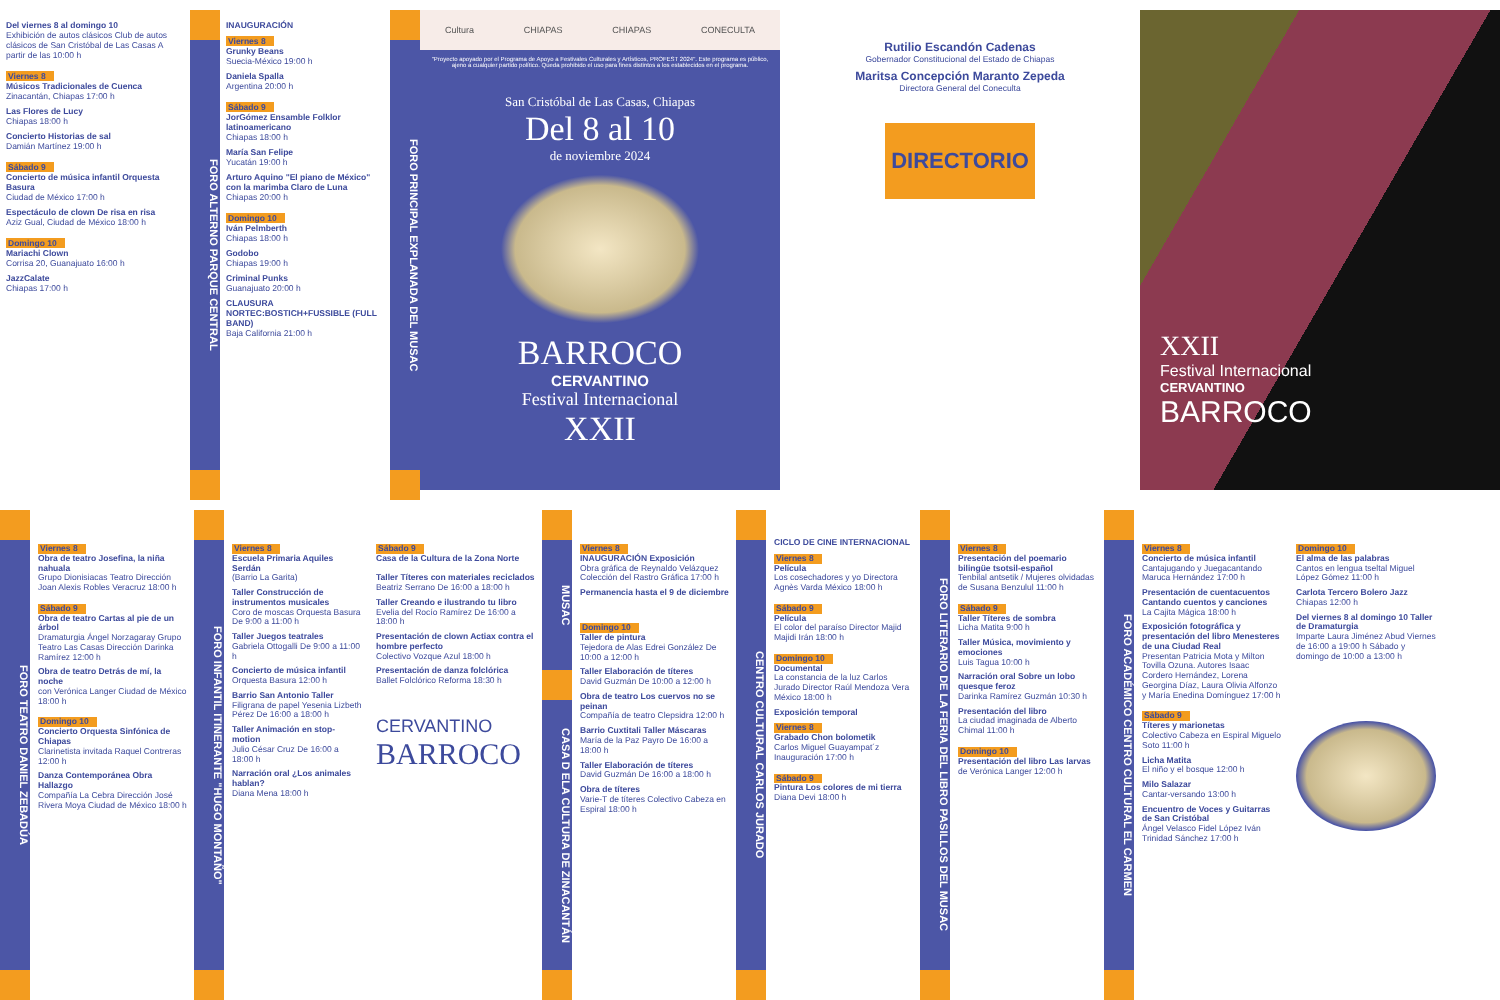Del viernes 8 al domingo 10
Exhibición de autos clásicos Club de autos clásicos de San Cristóbal de Las Casas A partir de las 10:00 h
Viernes 8
Músicos Tradicionales de Cuenca
Zinacantán, Chiapas 17:00 h
Las Flores de Lucy
Chiapas 18:00 h
Concierto Historias de sal
Damián Martínez 19:00 h
Sábado 9
Concierto de música infantil Orquesta Basura
Ciudad de México 17:00 h
Espectáculo de clown De risa en risa
Aziz Gual, Ciudad de México 18:00 h
Domingo 10
Mariachi Clown
Corrisa 20, Guanajuato 16:00 h
JazzCalate
Chiapas 17:00 h
FORO ALTERNO PARQUE CENTRAL
INAUGURACIÓN
Viernes 8
Grunky Beans
Suecia-México 19:00 h
Daniela Spalla
Argentina 20:00 h
Sábado 9
JorGómez Ensamble Folklor latinoamericano
Chiapas 18:00 h
María San Felipe
Yucatán 19:00 h
Arturo Aquino "El piano de México" con la marimba Claro de Luna
Chiapas 20:00 h
Domingo 10
Iván Pelmberth
Chiapas 18:00 h
Godobo
Chiapas 19:00 h
Criminal Punks
Guanajuato 20:00 h
CLAUSURA
NORTEC:BOSTICH+FUSSIBLE (FULL BAND)
Baja California 21:00 h
FORO PRINCIPAL EXPLANADA DEL MUSAC
Cultura CHIAPAS CHIAPAS CONECULTA
"Proyecto apoyado por el Programa de Apoyo a Festivales Culturales y Artísticos, PROFEST 2024". Este programa es público, ajeno a cualquier partido político. Queda prohibido el uso para fines distintos a los establecidos en el programa.
San Cristóbal de Las Casas, Chiapas
Del 8 al 10
de noviembre 2024
BARROCO
CERVANTINO
Festival Internacional
XXII
Rutilio Escandón Cadenas
Gobernador Constitucional del Estado de Chiapas
Maritsa Concepción Maranto Zepeda
Directora General del Coneculta
DIRECTORIO
XXII
Festival Internacional
CERVANTINO
BARROCO
FORO TEATRO DANIEL ZEBADÚA
Viernes 8
Obra de teatro Josefina, la niña nahuala
Grupo Dionisiacas Teatro Dirección Joan Alexis Robles Veracruz 18:00 h
Sábado 9
Obra de teatro Cartas al pie de un árbol
Dramaturgia Ángel Norzagaray Grupo Teatro Las Casas Dirección Darinka Ramírez 12:00 h
Obra de teatro Detrás de mí, la noche
con Verónica Langer Ciudad de México 18:00 h
Domingo 10
Concierto Orquesta Sinfónica de Chiapas
Clarinetista invitada Raquel Contreras 12:00 h
Danza Contemporánea Obra Hallazgo
Compañía La Cebra Dirección José Rivera Moya Ciudad de México 18:00 h
FORO INFANTIL ITINERANTE "HUGO MONTAÑO"
Viernes 8
Escuela Primaria Aquiles Serdán
(Barrio La Garita)
Taller Construcción de instrumentos musicales
Coro de moscas Orquesta Basura De 9:00 a 11:00 h
Taller Juegos teatrales
Gabriela Ottogalli De 9:00 a 11:00 h
Concierto de música infantil
Orquesta Basura 12:00 h
Barrio San Antonio Taller
Filigrana de papel Yesenia Lizbeth Pérez De 16:00 a 18:00 h
Taller Animación en stop-motion
Julio César Cruz De 16:00 a 18:00 h
Narración oral ¿Los animales hablan?
Diana Mena 18:00 h
Sábado 9
Casa de la Cultura de la Zona Norte
Taller Títeres con materiales reciclados
Beatriz Serrano De 16:00 a 18:00 h
Taller Creando e ilustrando tu libro
Evelia del Rocío Ramírez De 16:00 a 18:00 h
Presentación de clown Actiax contra el hombre perfecto
Colectivo Vozque Azul 18:00 h
Presentación de danza folclórica
Ballet Folclórico Reforma 18:30 h
CERVANTINO
BARROCO
MUSAC
CASA D ELA CULTURA DE ZINACANTÁN
Viernes 8
INAUGURACIÓN Exposición
Obra gráfica de Reynaldo Velázquez Colección del Rastro Gráfica 17:00 h
Permanencia hasta el 9 de diciembre
Domingo 10
Taller de pintura
Tejedora de Alas Edrei González De 10:00 a 12:00 h
Taller Elaboración de títeres
David Guzmán De 10:00 a 12:00 h
Obra de teatro Los cuervos no se peinan
Compañía de teatro Clepsidra 12:00 h
Barrio Cuxtitali Taller Máscaras
María de la Paz Payro De 16:00 a 18:00 h
Taller Elaboración de títeres
David Guzmán De 16:00 a 18:00 h
Obra de títeres
Varie-T de títeres Colectivo Cabeza en Espiral 18:00 h
CENTRO CULTURAL CARLOS JURADO
CICLO DE CINE INTERNACIONAL
Viernes 8
Película
Los cosechadores y yo Directora Agnès Varda México 18:00 h
Sábado 9
Película
El color del paraíso Director Majid Majidi Irán 18:00 h
Domingo 10
Documental
La constancia de la luz Carlos Jurado Director Raúl Mendoza Vera México 18:00 h
Exposición temporal
Viernes 8
Grabado Chon bolometik
Carlos Miguel Guayampat´z Inauguración 17:00 h
Sábado 9
Pintura Los colores de mi tierra
Diana Devi 18:00 h
FORO LITERARIO DE LA FERIA DEL LIBRO PASILLOS DEL MUSAC
Viernes 8
Presentación del poemario bilingüe tsotsil-español
Tenbilal antsetik / Mujeres olvidadas de Susana Benzulul 11:00 h
Sábado 9
Taller Títeres de sombra
Licha Matita 9:00 h
Taller Música, movimiento y emociones
Luis Tagua 10:00 h
Narración oral Sobre un lobo quesque feroz
Darinka Ramírez Guzmán 10:30 h
Presentación del libro
La ciudad imaginada de Alberto Chimal 11:00 h
Domingo 10
Presentación del libro Las larvas
de Verónica Langer 12:00 h
FORO ACADÉMICO CENTRO CULTURAL EL CARMEN
Viernes 8
Concierto de música infantil
Cantajugando y Juegacantando Maruca Hernández 17:00 h
Presentación de cuentacuentos Cantando cuentos y canciones
La Cajita Mágica 18:00 h
Exposición fotográfica y presentación del libro Menesteres de una Ciudad Real
Presentan Patricia Mota y Milton Tovilla Ozuna. Autores Isaac Cordero Hernández, Lorena Georgina Díaz, Laura Olivia Alfonzo y María Enedina Domínguez 17:00 h
Sábado 9
Títeres y marionetas
Colectivo Cabeza en Espiral Miguelo Soto 11:00 h
Licha Matita
El niño y el bosque 12:00 h
Milo Salazar
Cantar-versando 13:00 h
Encuentro de Voces y Guitarras de San Cristóbal
Ángel Velasco Fidel López Iván Trinidad Sánchez 17:00 h
Domingo 10
El alma de las palabras
Cantos en lengua tseltal Miguel López Gómez 11:00 h
Carlota Tercero Bolero Jazz
Chiapas 12:00 h
Del viernes 8 al domingo 10 Taller de Dramaturgia
Imparte Laura Jiménez Abud Viernes de 16:00 a 19:00 h Sábado y domingo de 10:00 a 13:00 h